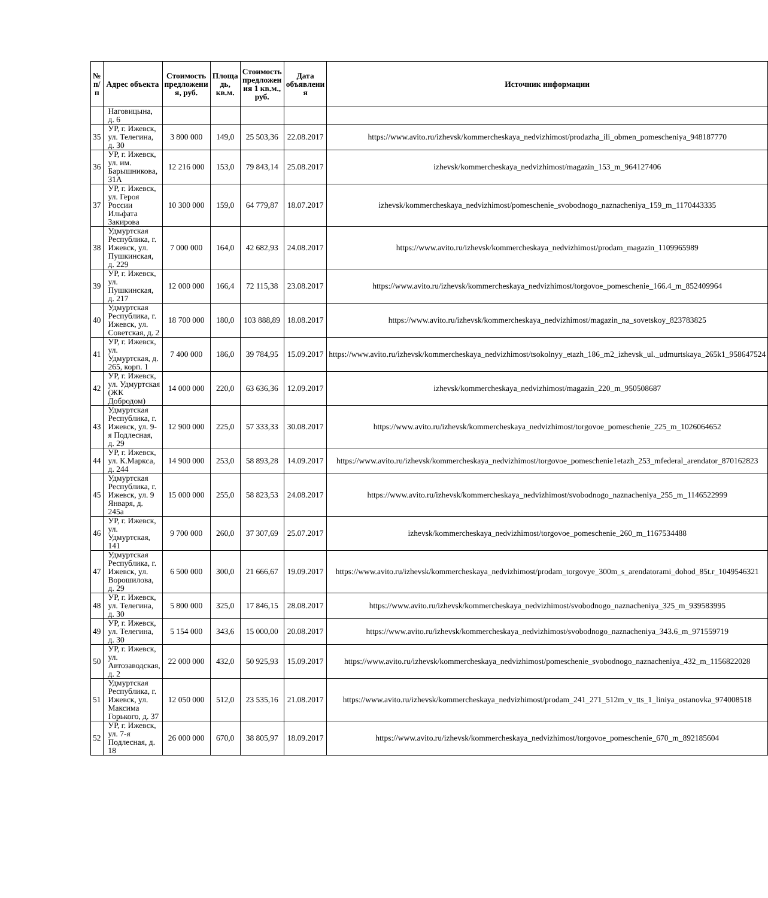| № п/п | Адрес объекта | Стоимость предложени я, руб. | Площа дь, кв.м. | Стоимость предложен ия 1 кв.м., руб. | Дата объявлени я | Источник информации |
| --- | --- | --- | --- | --- | --- | --- |
| | Наговицына, д. 6 | | | | | |
| 35 | УР, г. Ижевск, ул. Телегина, д. 30 | 3 800 000 | 149,0 | 25 503,36 | 22.08.2017 | https://www.avito.ru/izhevsk/kommercheskaya_nedvizhimost/prodazha_ili_obmen_pomescheniya_948187770 |
| 36 | УР, г. Ижевск, ул. им. Барышникова, 31А | 12 216 000 | 153,0 | 79 843,14 | 25.08.2017 | izhevsk/kommercheskaya_nedvizhimost/magazin_153_m_964127406 |
| 37 | УР, г. Ижевск, ул. Героя России Ильфата Закирова | 10 300 000 | 159,0 | 64 779,87 | 18.07.2017 | izhevsk/kommercheskaya_nedvizhimost/pomeschenie_svobodnogo_naznacheniya_159_m_1170443335 |
| 38 | Удмуртская Республика, г. Ижевск, ул. Пушкинская, д. 229 | 7 000 000 | 164,0 | 42 682,93 | 24.08.2017 | https://www.avito.ru/izhevsk/kommercheskaya_nedvizhimost/prodam_magazin_1109965989 |
| 39 | УР, г. Ижевск, ул. Пушкинская, д. 217 | 12 000 000 | 166,4 | 72 115,38 | 23.08.2017 | https://www.avito.ru/izhevsk/kommercheskaya_nedvizhimost/torgovoe_pomeschenie_166.4_m_852409964 |
| 40 | Удмуртская Республика, г. Ижевск, ул. Советская, д. 2 | 18 700 000 | 180,0 | 103 888,89 | 18.08.2017 | https://www.avito.ru/izhevsk/kommercheskaya_nedvizhimost/magazin_na_sovetskoy_823783825 |
| 41 | УР, г. Ижевск, ул. Удмуртская, д. 265, корп. 1 | 7 400 000 | 186,0 | 39 784,95 | 15.09.2017 | https://www.avito.ru/izhevsk/kommercheskaya_nedvizhimost/tsokolnyy_etazh_186_m2_izhevsk_ul._udmurtskaya_265k1_958647524 |
| 42 | УР, г. Ижевск, ул. Удмуртская (ЖК Добродом) | 14 000 000 | 220,0 | 63 636,36 | 12.09.2017 | izhevsk/kommercheskaya_nedvizhimost/magazin_220_m_950508687 |
| 43 | Удмуртская Республика, г. Ижевск, ул. 9-я Подлесная, д. 29 | 12 900 000 | 225,0 | 57 333,33 | 30.08.2017 | https://www.avito.ru/izhevsk/kommercheskaya_nedvizhimost/torgovoe_pomeschenie_225_m_1026064652 |
| 44 | УР, г. Ижевск, ул. К.Маркса, д. 244 | 14 900 000 | 253,0 | 58 893,28 | 14.09.2017 | https://www.avito.ru/izhevsk/kommercheskaya_nedvizhimost/torgovoe_pomeschenie1etazh_253_mfederal_arendator_870162823 |
| 45 | Удмуртская Республика, г. Ижевск, ул. 9 Января, д. 245а | 15 000 000 | 255,0 | 58 823,53 | 24.08.2017 | https://www.avito.ru/izhevsk/kommercheskaya_nedvizhimost/svobodnogo_naznacheniya_255_m_1146522999 |
| 46 | УР, г. Ижевск, ул. Удмуртская, 141 | 9 700 000 | 260,0 | 37 307,69 | 25.07.2017 | izhevsk/kommercheskaya_nedvizhimost/torgovoe_pomeschenie_260_m_1167534488 |
| 47 | Удмуртская Республика, г. Ижевск, ул. Ворошилова, д. 29 | 6 500 000 | 300,0 | 21 666,67 | 19.09.2017 | https://www.avito.ru/izhevsk/kommercheskaya_nedvizhimost/prodam_torgovye_300m_s_arendatorami_dohod_85t.r_1049546321 |
| 48 | УР, г. Ижевск, ул. Телегина, д. 30 | 5 800 000 | 325,0 | 17 846,15 | 28.08.2017 | https://www.avito.ru/izhevsk/kommercheskaya_nedvizhimost/svobodnogo_naznacheniya_325_m_939583995 |
| 49 | УР, г. Ижевск, ул. Телегина, д. 30 | 5 154 000 | 343,6 | 15 000,00 | 20.08.2017 | https://www.avito.ru/izhevsk/kommercheskaya_nedvizhimost/svobodnogo_naznacheniya_343.6_m_971559719 |
| 50 | УР, г. Ижевск, ул. Автозаводская, д. 2 | 22 000 000 | 432,0 | 50 925,93 | 15.09.2017 | https://www.avito.ru/izhevsk/kommercheskaya_nedvizhimost/pomeschenie_svobodnogo_naznacheniya_432_m_1156822028 |
| 51 | Удмуртская Республика, г. Ижевск, ул. Максима Горького, д. 37 | 12 050 000 | 512,0 | 23 535,16 | 21.08.2017 | https://www.avito.ru/izhevsk/kommercheskaya_nedvizhimost/prodam_241_271_512m_v_tts_1_liniya_ostanovka_974008518 |
| 52 | УР, г. Ижевск, ул. 7-я Подлесная, д. 18 | 26 000 000 | 670,0 | 38 805,97 | 18.09.2017 | https://www.avito.ru/izhevsk/kommercheskaya_nedvizhimost/torgovoe_pomeschenie_670_m_892185604 |